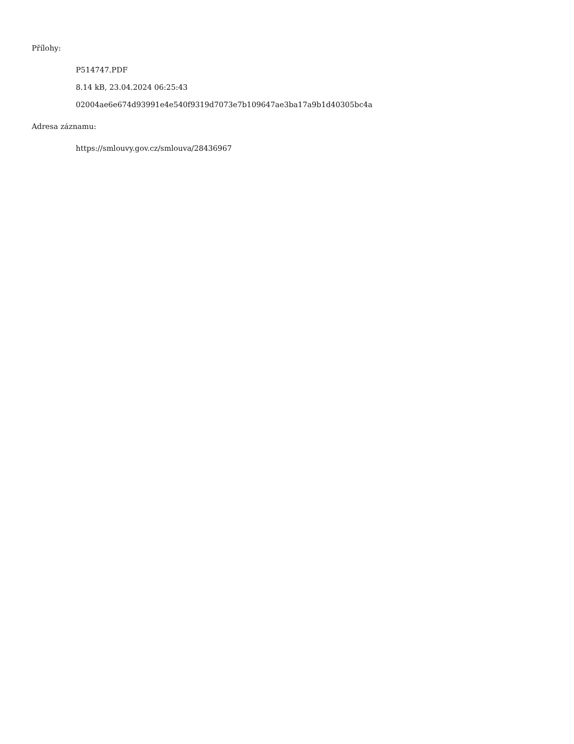Přílohy:
P514747.PDF
8.14 kB, 23.04.2024 06:25:43
02004ae6e674d93991e4e540f9319d7073e7b109647ae3ba17a9b1d40305bc4a
Adresa záznamu:
https://smlouvy.gov.cz/smlouva/28436967